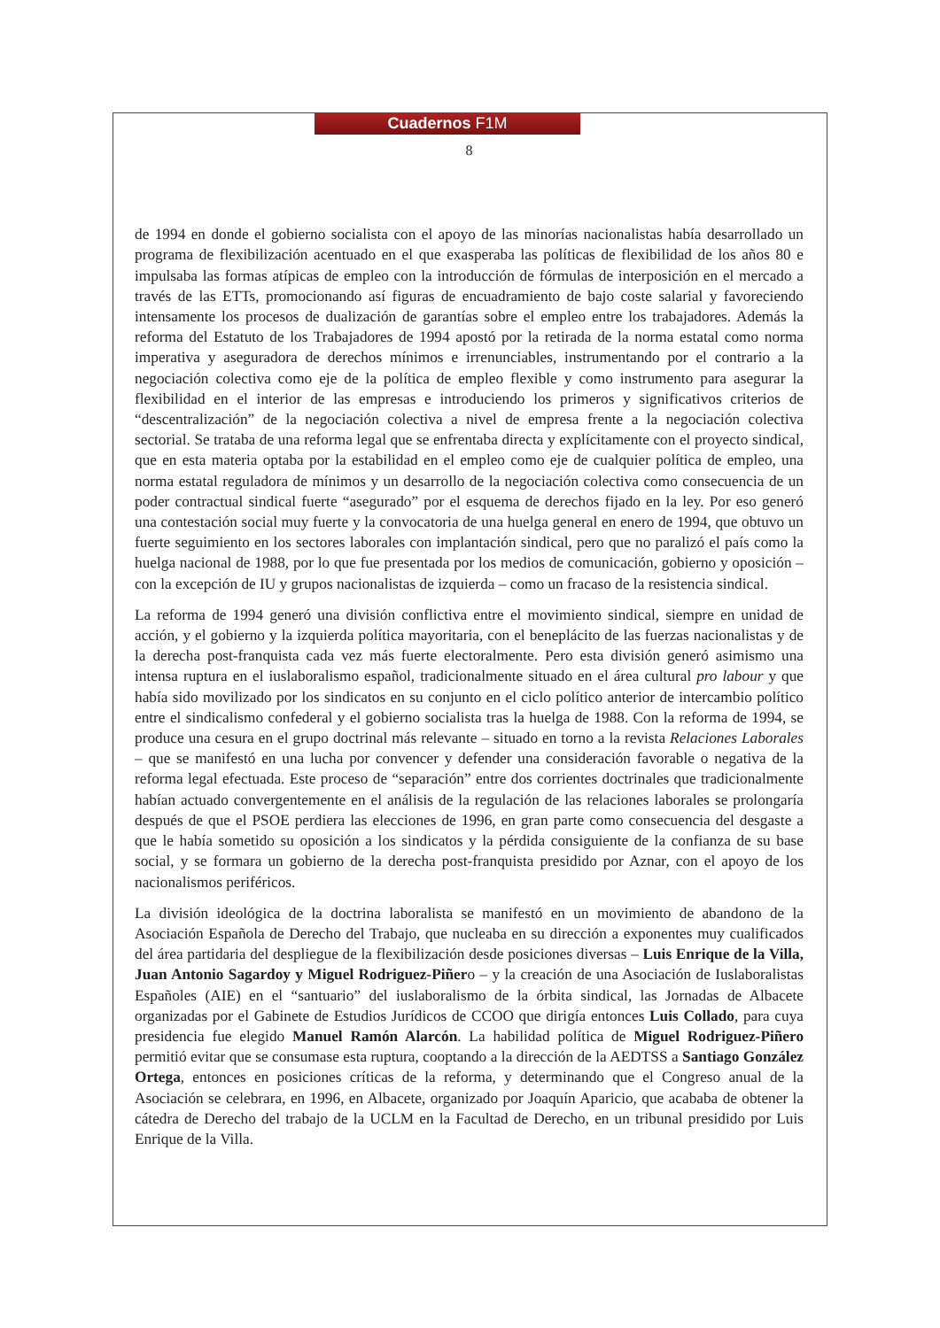Cuadernos F1M
8
de 1994 en donde el gobierno socialista con el apoyo de las minorías nacionalistas había desarrollado un programa de flexibilización acentuado en el que exasperaba las políticas de flexibilidad de los años 80 e impulsaba las formas atípicas de empleo con la introducción de fórmulas de interposición en el mercado a través de las ETTs, promocionando así figuras de encuadramiento de bajo coste salarial y favoreciendo intensamente los procesos de dualización de garantías sobre el empleo entre los trabajadores. Además la reforma del Estatuto de los Trabajadores de 1994 apostó por la retirada de la norma estatal como norma imperativa y aseguradora de derechos mínimos e irrenunciables, instrumentando por el contrario a la negociación colectiva como eje de la política de empleo flexible y como instrumento para asegurar la flexibilidad en el interior de las empresas e introduciendo los primeros y significativos criterios de “descentralización” de la negociación colectiva a nivel de empresa frente a la negociación colectiva sectorial. Se trataba de una reforma legal que se enfrentaba directa y explícitamente con el proyecto sindical, que en esta materia optaba por la estabilidad en el empleo como eje de cualquier política de empleo, una norma estatal reguladora de mínimos y un desarrollo de la negociación colectiva como consecuencia de un poder contractual sindical fuerte “asegurado” por el esquema de derechos fijado en la ley. Por eso generó una contestación social muy fuerte y la convocatoria de una huelga general en enero de 1994, que obtuvo un fuerte seguimiento en los sectores laborales con implantación sindical, pero que no paralizó el país como la huelga nacional de 1988, por lo que fue presentada por los medios de comunicación, gobierno y oposición – con la excepción de IU y grupos nacionalistas de izquierda – como un fracaso de la resistencia sindical.
La reforma de 1994 generó una división conflictiva entre el movimiento sindical, siempre en unidad de acción, y el gobierno y la izquierda política mayoritaria, con el beneplácito de las fuerzas nacionalistas y de la derecha post-franquista cada vez más fuerte electoralmente. Pero esta división generó asimismo una intensa ruptura en el iuslaboralismo español, tradicionalmente situado en el área cultural pro labour y que había sido movilizado por los sindicatos en su conjunto en el ciclo político anterior de intercambio político entre el sindicalismo confederal y el gobierno socialista tras la huelga de 1988. Con la reforma de 1994, se produce una cesura en el grupo doctrinal más relevante – situado en torno a la revista Relaciones Laborales – que se manifestó en una lucha por convencer y defender una consideración favorable o negativa de la reforma legal efectuada. Este proceso de “separación” entre dos corrientes doctrinales que tradicionalmente habían actuado convergentemente en el análisis de la regulación de las relaciones laborales se prolongaría después de que el PSOE perdiera las elecciones de 1996, en gran parte como consecuencia del desgaste a que le había sometido su oposición a los sindicatos y la pérdida consiguiente de la confianza de su base social, y se formara un gobierno de la derecha post-franquista presidido por Aznar, con el apoyo de los nacionalismos periféricos.
La división ideológica de la doctrina laboralista se manifestó en un movimiento de abandono de la Asociación Española de Derecho del Trabajo, que nucleaba en su dirección a exponentes muy cualificados del área partidaria del despliegue de la flexibilización desde posiciones diversas – Luis Enrique de la Villa, Juan Antonio Sagardoy y Miguel Rodriguez-Piñero – y la creación de una Asociación de Iuslaboralistas Españoles (AIE) en el “santuario” del iuslaboralismo de la órbita sindical, las Jornadas de Albacete organizadas por el Gabinete de Estudios Jurídicos de CCOO que dirigía entonces Luis Collado, para cuya presidencia fue elegido Manuel Ramón Alarcón. La habilidad política de Miguel Rodriguez-Piñero permitió evitar que se consumase esta ruptura, cooptando a la dirección de la AEDTSS a Santiago González Ortega, entonces en posiciones críticas de la reforma, y determinando que el Congreso anual de la Asociación se celebrara, en 1996, en Albacete, organizado por Joaquín Aparicio, que acababa de obtener la cátedra de Derecho del trabajo de la UCLM en la Facultad de Derecho, en un tribunal presidido por Luis Enrique de la Villa.